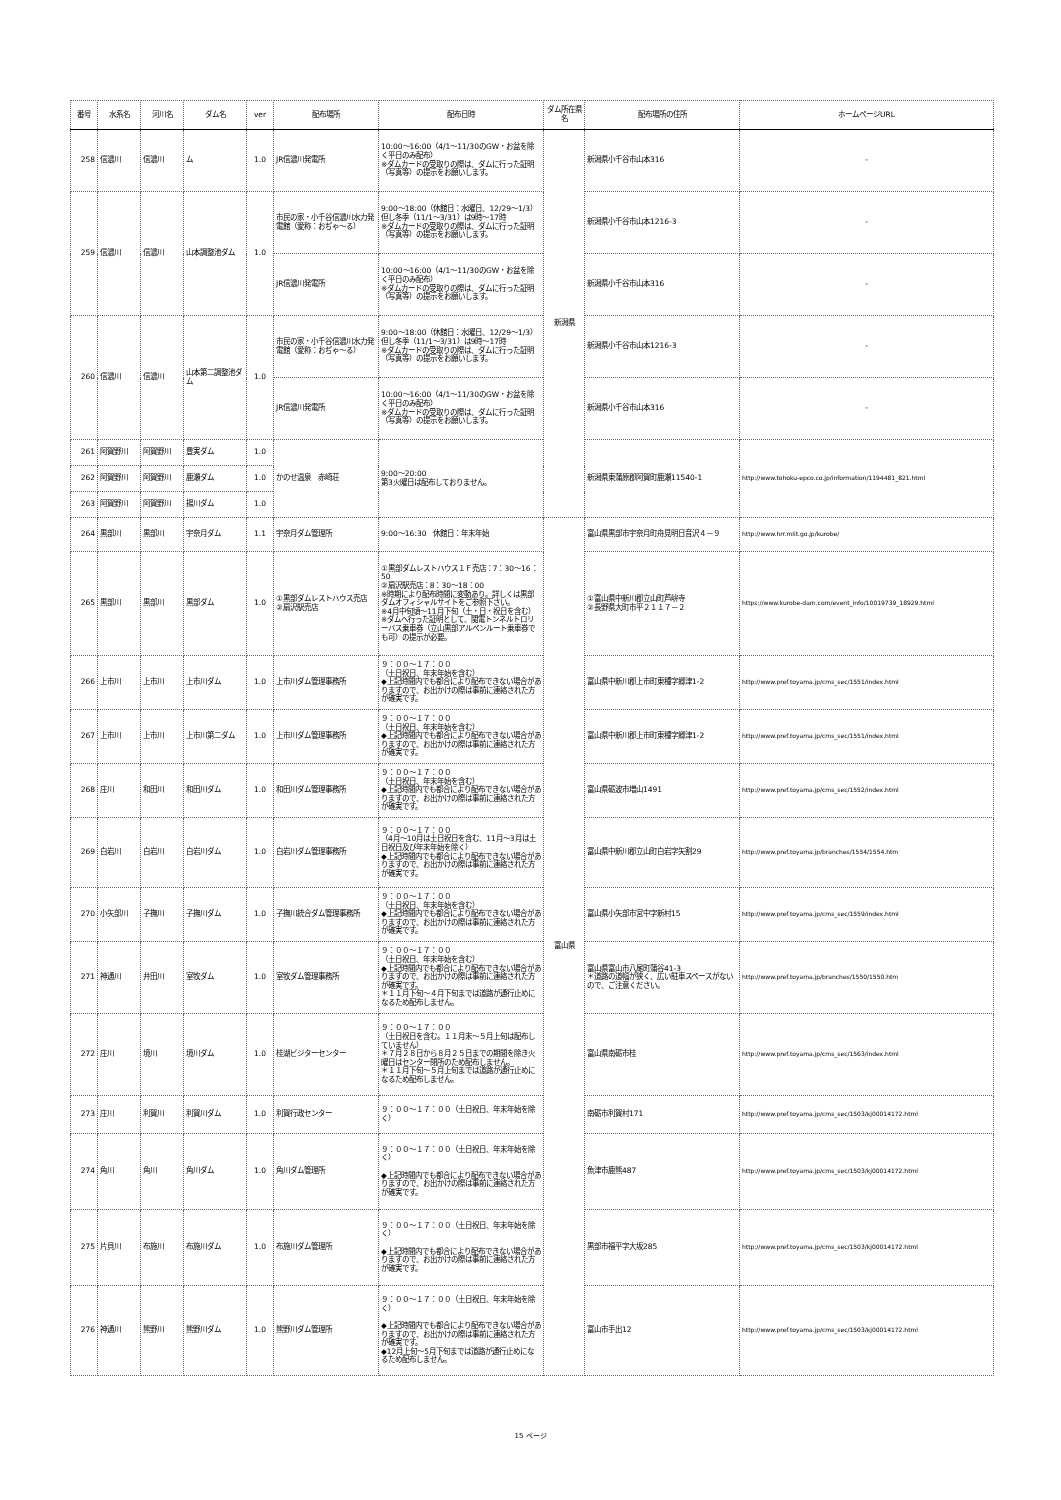| 番号 | 水系名 | 河川名 | ダム名 | ver | 配布場所 | 配布日時 | ダム所在県名 | 配布場所の住所 | ホームページURL |
| --- | --- | --- | --- | --- | --- | --- | --- | --- | --- |
| 258 | 信濃川 | 信濃川 | ム | 1.0 | JR信濃川発電所 | 10:00～16:00（4/1～11/30のGW・お盆を除く平日のみ配布） ※ダムカードの受取りの際は、ダムに行った証明（写真等）の提示をお願いします。 | 新潟県 | 新潟県小千谷市山本316 | - |
| 259 | 信濃川 | 信濃川 | 山本調整池ダム | 1.0 | 市民の家・小千谷信濃川水力発電館（愛称：おぢゃ～る） | 9:00～18:00（休館日：水曜日、12/29～1/3）但し冬季（11/1～3/31）は9時～17時 ※ダムカードの受取りの際は、ダムに行った証明（写真等）の提示をお願いします。 | | 新潟県小千谷市山本1216-3 | - |
| | | | | | JR信濃川発電所 | 10:00～16:00（4/1～11/30のGW・お盆を除く平日のみ配布） ※ダムカードの受取りの際は、ダムに行った証明（写真等）の提示をお願いします。 | | 新潟県小千谷市山本316 | - |
| 260 | 信濃川 | 信濃川 | 山本第二調整池ダム | 1.0 | 市民の家・小千谷信濃川水力発電館（愛称：おぢゃ～る） | 9:00～18:00（休館日：水曜日、12/29～1/3）但し冬季（11/1～3/31）は9時～17時 ※ダムカードの受取りの際は、ダムに行った証明（写真等）の提示をお願いします。 | | 新潟県小千谷市山本1216-3 | - |
| | | | | | JR信濃川発電所 | 10:00～16:00（4/1～11/30のGW・お盆を除く平日のみ配布） ※ダムカードの受取りの際は、ダムに行った証明（写真等）の提示をお願いします。 | | 新潟県小千谷市山本316 | - |
| 261 | 阿賀野川 | 阿賀野川 | 豊実ダム | 1.0 | かのせ温泉 赤崎荘 | 9:00～20:00 第3火曜日は配布しておりません。 | | 新潟県東蒲原郡阿賀町鹿瀬11540-1 | http://www.tohoku-epco.co.jp/information/1194481_821.html |
| 262 | 阿賀野川 | 阿賀野川 | 鹿瀬ダム | 1.0 | | | | | |
| 263 | 阿賀野川 | 阿賀野川 | 揚川ダム | 1.0 | | | | | |
| 264 | 黒部川 | 黒部川 | 宇奈月ダム | 1.1 | 宇奈月ダム管理所 | 9:00～16:30 休館日：年末年始 | 富山県 | 富山県黒部市宇奈月町舟見明日音沢４－９ | http://www.hrr.mlit.go.jp/kurobe/ |
| 265 | 黒部川 | 黒部川 | 黒部ダム | 1.0 | ①黒部ダムレストハウス売店 ②扇沢駅売店 | ①黒部ダムレストハウス１Ｆ売店：7：30～16：50 ②扇沢駅売店：8：30～18：00 ※時期により配布時間に変動あり。詳しくは黒部ダムオフィシャルサイトをご参照下さい。 ※4月中旬頃～11月下旬（土・日・祝日を含む） ※ダムへ行った証明として、関電トンネルトロリーバス乗車券（立山黒部アルペンルート乗車券でも可）の提示が必要。 | | ①富山県中新川郡立山町芦峅寺 ②長野県大町市平２１１７－２ | https://www.kurobe-dam.com/event_info/10019739_18929.html |
| 266 | 上市川 | 上市川 | 上市川ダム | 1.0 | 上市川ダム管理事務所 | ９：００～１７：００ （土日祝日、年末年始を含む） ◆上記時間内でも都合により配布できない場合がありますので、お出かけの際は事前に連絡された方が確実です。 | | 富山県中新川郡上市町東種字郷津1-2 | http://www.pref.toyama.jp/cms_sec/1551/index.html |
| 267 | 上市川 | 上市川 | 上市川第二ダム | 1.0 | 上市川ダム管理事務所 | ９：００～１７：００ （土日祝日、年末年始を含む） ◆上記時間内でも都合により配布できない場合がありますので、お出かけの際は事前に連絡された方が確実です。 | | 富山県中新川郡上市町東種字郷津1-2 | http://www.pref.toyama.jp/cms_sec/1551/index.html |
| 268 | 庄川 | 和田川 | 和田川ダム | 1.0 | 和田川ダム管理事務所 | ９：００～１７：００ （土日祝日、年末年始を含む） ◆上記時間内でも都合により配布できない場合がありますので、お出かけの際は事前に連絡された方が確実です。 | | 富山県砺波市増山1491 | http://www.pref.toyama.jp/cms_sec/1552/index.html |
| 269 | 白岩川 | 白岩川 | 白岩川ダム | 1.0 | 白岩川ダム管理事務所 | ９：００～１７：００ （4月～10月は土日祝日を含む、11月～3月は土日祝日及び年末年始を除く） ◆上記時間内でも都合により配布できない場合がありますので、お出かけの際は事前に連絡された方が確実です。 | | 富山県中新川郡立山町白岩字矢割29 | http://www.pref.toyama.jp/branches/1554/1554.htm |
| 270 | 小矢部川 | 子撫川 | 子撫川ダム | 1.0 | 子撫川統合ダム管理事務所 | ９：００～１７：００ （土日祝日、年末年始を含む） ◆上記時間内でも都合により配布できない場合がありますので、お出かけの際は事前に連絡された方が確実です。 | | 富山県小矢部市宮中字新村15 | http://www.pref.toyama.jp/cms_sec/1559/index.html |
| 271 | 神通川 | 井田川 | 室牧ダム | 1.0 | 室牧ダム管理事務所 | ９：００～１７：００ （土日祝日、年末年始を含む） ◆上記時間内でも都合により配布できない場合がありますので、お出かけの際は事前に連絡された方が確実です。 ＊１１月下旬～４月下旬までは道路が通行止めになるため配布しません。 | | 富山県富山市八尾町蒲谷41-3 ＊道路の道幅が狭く、広い駐車スペースがないので、ご注意ください。 | http://www.pref.toyama.jp/branches/1550/1550.htm |
| 272 | 庄川 | 境川 | 境川ダム | 1.0 | 桂湖ビジターセンター | ９：００～１７：００ （土日祝日を含む。１１月末～５月上旬は配布していません） ＊７月２８日から８月２５日までの期間を除き火曜日はセンター閉所のため配布しません。 ＊１１月下旬～５月上旬までは道路が通行止めになるため配布しません。 | | 富山県南砺市桂 | http://www.pref.toyama.jp/cms_sec/1563/index.html |
| 273 | 庄川 | 利賀川 | 利賀川ダム | 1.0 | 利賀行政センター | ９：００～１７：００（土日祝日、年末年始を除く） | | 南砺市利賀村171 | http://www.pref.toyama.jp/cms_sec/1503/kj00014172.html |
| 274 | 角川 | 角川 | 角川ダム | 1.0 | 角川ダム管理所 | ９：００～１７：００（土日祝日、年末年始を除く） ◆上記時間内でも都合により配布できない場合がありますので、お出かけの際は事前に連絡された方が確実です。 | | 魚津市鹿熊487 | http://www.pref.toyama.jp/cms_sec/1503/kj00014172.html |
| 275 | 片貝川 | 布施川 | 布施川ダム | 1.0 | 布施川ダム管理所 | ９：００～１７：００（土日祝日、年末年始を除く） ◆上記時間内でも都合により配布できない場合がありますので、お出かけの際は事前に連絡された方が確実です。 | | 黒部市福平字大坂285 | http://www.pref.toyama.jp/cms_sec/1503/kj00014172.html |
| 276 | 神通川 | 熊野川 | 熊野川ダム | 1.0 | 熊野川ダム管理所 | ９：００～１７：００（土日祝日、年末年始を除く） ◆上記時間内でも都合により配布できない場合がありますので、お出かけの際は事前に連絡された方が確実です。 ◆12月上旬～5月下旬までは道路が通行止めになるため配布しません。 | | 富山市手出12 | http://www.pref.toyama.jp/cms_sec/1503/kj00014172.html |
15 ページ